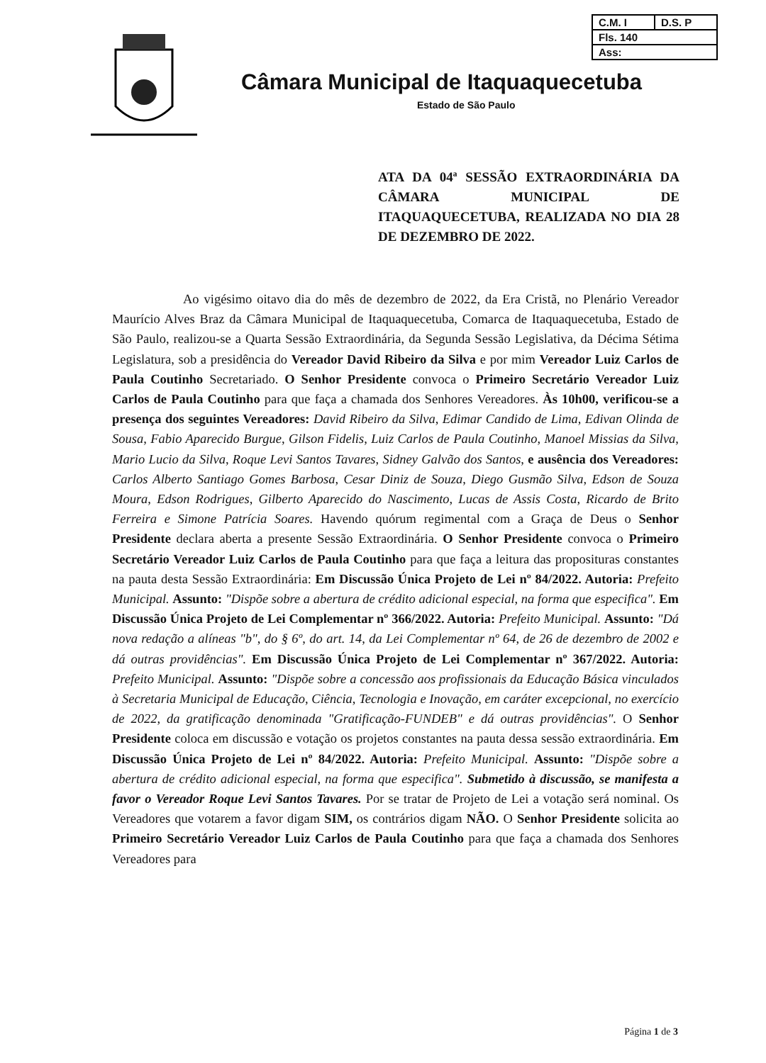| C.M. I | D.S. P |
| Fls. 140 | |
| Ass: | |
Câmara Municipal de Itaquaquecetuba
Estado de São Paulo
ATA DA 04ª SESSÃO EXTRAORDINÁRIA DA CÂMARA MUNICIPAL DE ITAQUAQUECETUBA, REALIZADA NO DIA 28 DE DEZEMBRO DE 2022.
Ao vigésimo oitavo dia do mês de dezembro de 2022, da Era Cristã, no Plenário Vereador Maurício Alves Braz da Câmara Municipal de Itaquaquecetuba, Comarca de Itaquaquecetuba, Estado de São Paulo, realizou-se a Quarta Sessão Extraordinária, da Segunda Sessão Legislativa, da Décima Sétima Legislatura, sob a presidência do Vereador David Ribeiro da Silva e por mim Vereador Luiz Carlos de Paula Coutinho Secretariado. O Senhor Presidente convoca o Primeiro Secretário Vereador Luiz Carlos de Paula Coutinho para que faça a chamada dos Senhores Vereadores. Às 10h00, verificou-se a presença dos seguintes Vereadores: David Ribeiro da Silva, Edimar Candido de Lima, Edivan Olinda de Sousa, Fabio Aparecido Burgue, Gilson Fidelis, Luiz Carlos de Paula Coutinho, Manoel Missias da Silva, Mario Lucio da Silva, Roque Levi Santos Tavares, Sidney Galvão dos Santos, e ausência dos Vereadores: Carlos Alberto Santiago Gomes Barbosa, Cesar Diniz de Souza, Diego Gusmão Silva, Edson de Souza Moura, Edson Rodrigues, Gilberto Aparecido do Nascimento, Lucas de Assis Costa, Ricardo de Brito Ferreira e Simone Patrícia Soares. Havendo quórum regimental com a Graça de Deus o Senhor Presidente declara aberta a presente Sessão Extraordinária. O Senhor Presidente convoca o Primeiro Secretário Vereador Luiz Carlos de Paula Coutinho para que faça a leitura das proposituras constantes na pauta desta Sessão Extraordinária: Em Discussão Única Projeto de Lei nº 84/2022. Autoria: Prefeito Municipal. Assunto: "Dispõe sobre a abertura de crédito adicional especial, na forma que especifica". Em Discussão Única Projeto de Lei Complementar nº 366/2022. Autoria: Prefeito Municipal. Assunto: "Dá nova redação a alíneas "b", do § 6º, do art. 14, da Lei Complementar nº 64, de 26 de dezembro de 2002 e dá outras providências". Em Discussão Única Projeto de Lei Complementar nº 367/2022. Autoria: Prefeito Municipal. Assunto: "Dispõe sobre a concessão aos profissionais da Educação Básica vinculados à Secretaria Municipal de Educação, Ciência, Tecnologia e Inovação, em caráter excepcional, no exercício de 2022, da gratificação denominada "Gratificação-FUNDEB" e dá outras providências". O Senhor Presidente coloca em discussão e votação os projetos constantes na pauta dessa sessão extraordinária. Em Discussão Única Projeto de Lei nº 84/2022. Autoria: Prefeito Municipal. Assunto: "Dispõe sobre a abertura de crédito adicional especial, na forma que especifica". Submetido à discussão, se manifesta a favor o Vereador Roque Levi Santos Tavares. Por se tratar de Projeto de Lei a votação será nominal. Os Vereadores que votarem a favor digam SIM, os contrários digam NÃO. O Senhor Presidente solicita ao Primeiro Secretário Vereador Luiz Carlos de Paula Coutinho para que faça a chamada dos Senhores Vereadores para
Página 1 de 3